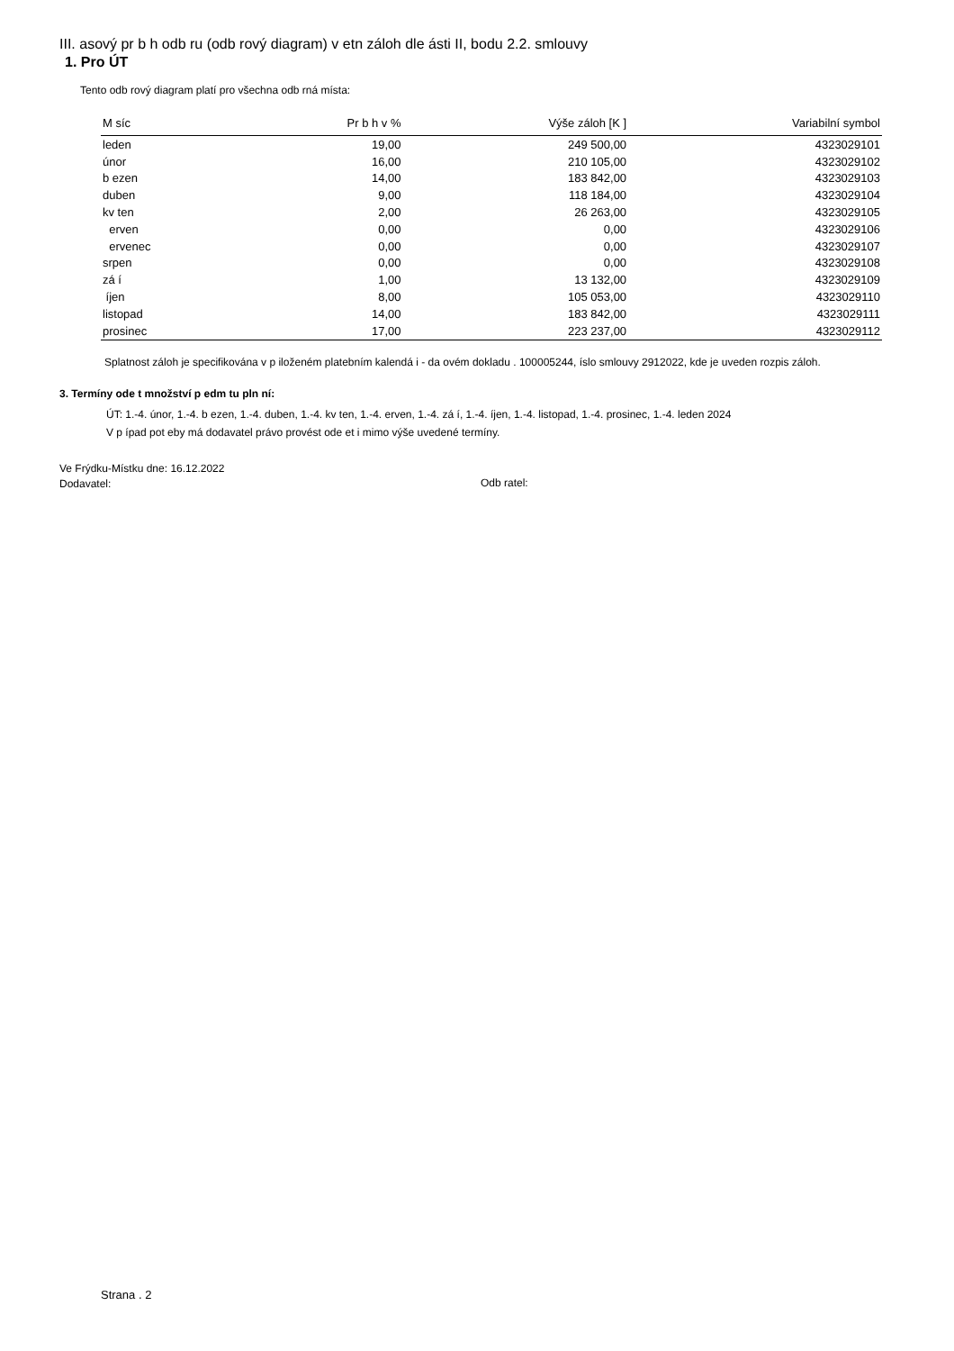III. asový pr b h odb ru (odb rový diagram) v etn záloh dle ásti II, bodu 2.2. smlouvy
1. Pro ÚT
Tento odb rový diagram platí pro všechna odb rná místa:
| M síc | Pr b h v % | Výše záloh [K ] | Variabilní symbol |
| --- | --- | --- | --- |
| leden | 19,00 | 249 500,00 | 4323029101 |
| únor | 16,00 | 210 105,00 | 4323029102 |
| b ezen | 14,00 | 183 842,00 | 4323029103 |
| duben | 9,00 | 118 184,00 | 4323029104 |
| kv ten | 2,00 | 26 263,00 | 4323029105 |
| erven | 0,00 | 0,00 | 4323029106 |
| ervenec | 0,00 | 0,00 | 4323029107 |
| srpen | 0,00 | 0,00 | 4323029108 |
| zá í | 1,00 | 13 132,00 | 4323029109 |
| íjen | 8,00 | 105 053,00 | 4323029110 |
| listopad | 14,00 | 183 842,00 | 4323029111 |
| prosinec | 17,00 | 223 237,00 | 4323029112 |
Splatnost záloh je specifikována v p iloženém platebním kalendá i - da ovém dokladu . 100005244, íslo smlouvy 2912022, kde je uveden rozpis záloh.
3. Termíny ode t množství p edm tu pln ní:
ÚT: 1.-4. únor, 1.-4. b ezen, 1.-4. duben, 1.-4. kv ten, 1.-4. erven, 1.-4. zá í, 1.-4. íjen, 1.-4. listopad, 1.-4. prosinec, 1.-4. leden 2024
V p ípad pot eby má dodavatel právo provést ode et i mimo výše uvedené termíny.
Ve Frýdku-Místku dne: 16.12.2022
Dodavatel:
Odb ratel:
Strana . 2